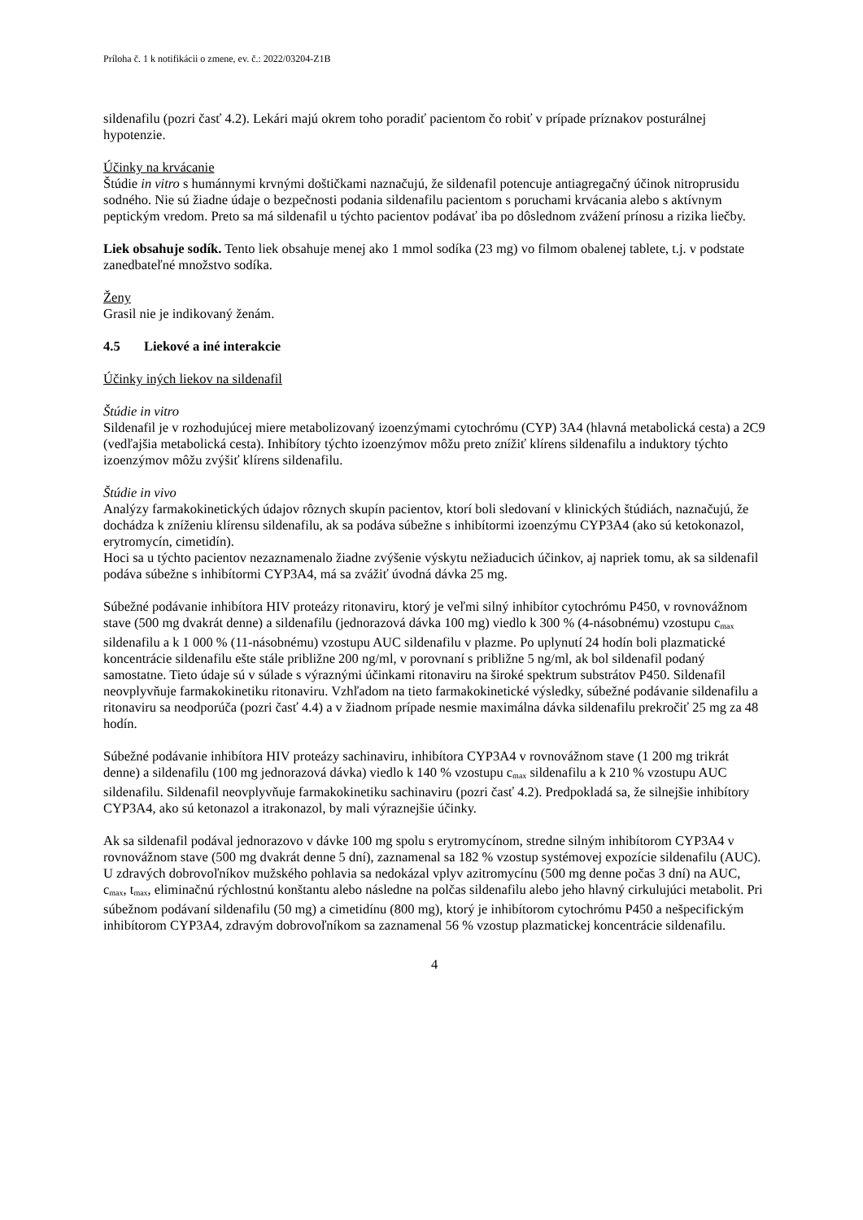Príloha č. 1 k notifikácii o zmene, ev. č.: 2022/03204-Z1B
sildenafilu (pozri časť 4.2). Lekári majú okrem toho poradiť pacientom čo robiť v prípade príznakov posturálnej hypotenzie.
Účinky na krvácanie
Štúdie in vitro s humánnymi krvnými doštičkami naznačujú, že sildenafil potencuje antiagregačný účinok nitroprusidu sodného. Nie sú žiadne údaje o bezpečnosti podania sildenafilu pacientom s poruchami krvácania alebo s aktívnym peptickým vredom. Preto sa má sildenafil u týchto pacientov podávať iba po dôslednom zvážení prínosu a rizika liečby.
Liek obsahuje sodík. Tento liek obsahuje menej ako 1 mmol sodíka (23 mg) vo filmom obalenej tablete, t.j. v podstate zanedbateľné množstvo sodíka.
Ženy
Grasil nie je indikovaný ženám.
4.5 Liekové a iné interakcie
Účinky iných liekov na sildenafil
Štúdie in vitro
Sildenafil je v rozhodujúcej miere metabolizovaný izoenzýmami cytochrómu (CYP) 3A4 (hlavná metabolická cesta) a 2C9 (vedľajšia metabolická cesta). Inhibítory týchto izoenzýmov môžu preto znížiť klírens sildenafilu a induktory týchto izoenzýmov môžu zvýšiť klírens sildenafilu.
Štúdie in vivo
Analýzy farmakokinetických údajov rôznych skupín pacientov, ktorí boli sledovaní v klinických štúdiách, naznačujú, že dochádza k zníženiu klírensu sildenafilu, ak sa podáva súbežne s inhibítormi izoenzýmu CYP3A4 (ako sú ketokonazol, erytromycín, cimetidín).
Hoci sa u týchto pacientov nezaznamenalo žiadne zvýšenie výskytu nežiaducich účinkov, aj napriek tomu, ak sa sildenafil podáva súbežne s inhibítormi CYP3A4, má sa zvážiť úvodná dávka 25 mg.
Súbežné podávanie inhibítora HIV proteázy ritonaviru, ktorý je veľmi silný inhibítor cytochrómu P450, v rovnovážnom stave (500 mg dvakrát denne) a sildenafilu (jednorazová dávka 100 mg) viedlo k 300 % (4-násobnému) vzostupu c<sub>max</sub> sildenafilu a k 1 000 % (11-násobnému) vzostupu AUC sildenafilu v plazme. Po uplynutí 24 hodín boli plazmatické koncentrácie sildenafilu ešte stále približne 200 ng/ml, v porovnaní s približne 5 ng/ml, ak bol sildenafil podaný samostatne. Tieto údaje sú v súlade s výraznými účinkami ritonaviru na široké spektrum substrátov P450. Sildenafil neovplyvňuje farmakokinetiku ritonaviru. Vzhľadom na tieto farmakokinetické výsledky, súbežné podávanie sildenafilu a ritonaviru sa neodporúča (pozri časť 4.4) a v žiadnom prípade nesmie maximálna dávka sildenafilu prekročiť 25 mg za 48 hodín.
Súbežné podávanie inhibítora HIV proteázy sachinaviru, inhibítora CYP3A4 v rovnovážnom stave (1 200 mg trikrát denne) a sildenafilu (100 mg jednorazová dávka) viedlo k 140 % vzostupu c<sub>max</sub> sildenafilu a k 210 % vzostupu AUC sildenafilu. Sildenafil neovplyvňuje farmakokinetiku sachinaviru (pozri časť 4.2). Predpokladá sa, že silnejšie inhibítory CYP3A4, ako sú ketonazol a itrakonazol, by mali výraznejšie účinky.
Ak sa sildenafil podával jednorazovo v dávke 100 mg spolu s erytromycínom, stredne silným inhibítorom CYP3A4 v rovnovážnom stave (500 mg dvakrát denne 5 dní), zaznamenal sa 182 % vzostup systémovej expozície sildenafilu (AUC). U zdravých dobrovoľníkov mužského pohlavia sa nedokázal vplyv azitromycínu (500 mg denne počas 3 dní) na AUC, c<sub>max</sub>, t<sub>max</sub>, eliminačnú rýchlostnú konštantu alebo následne na polčas sildenafilu alebo jeho hlavný cirkulujúci metabolit. Pri súbežnom podávaní sildenafilu (50 mg) a cimetidínu (800 mg), ktorý je inhibítorom cytochrómu P450 a nešpecifickým inhibítorom CYP3A4, zdravým dobrovoľníkom sa zaznamenal 56 % vzostup plazmatickej koncentrácie sildenafilu.
4